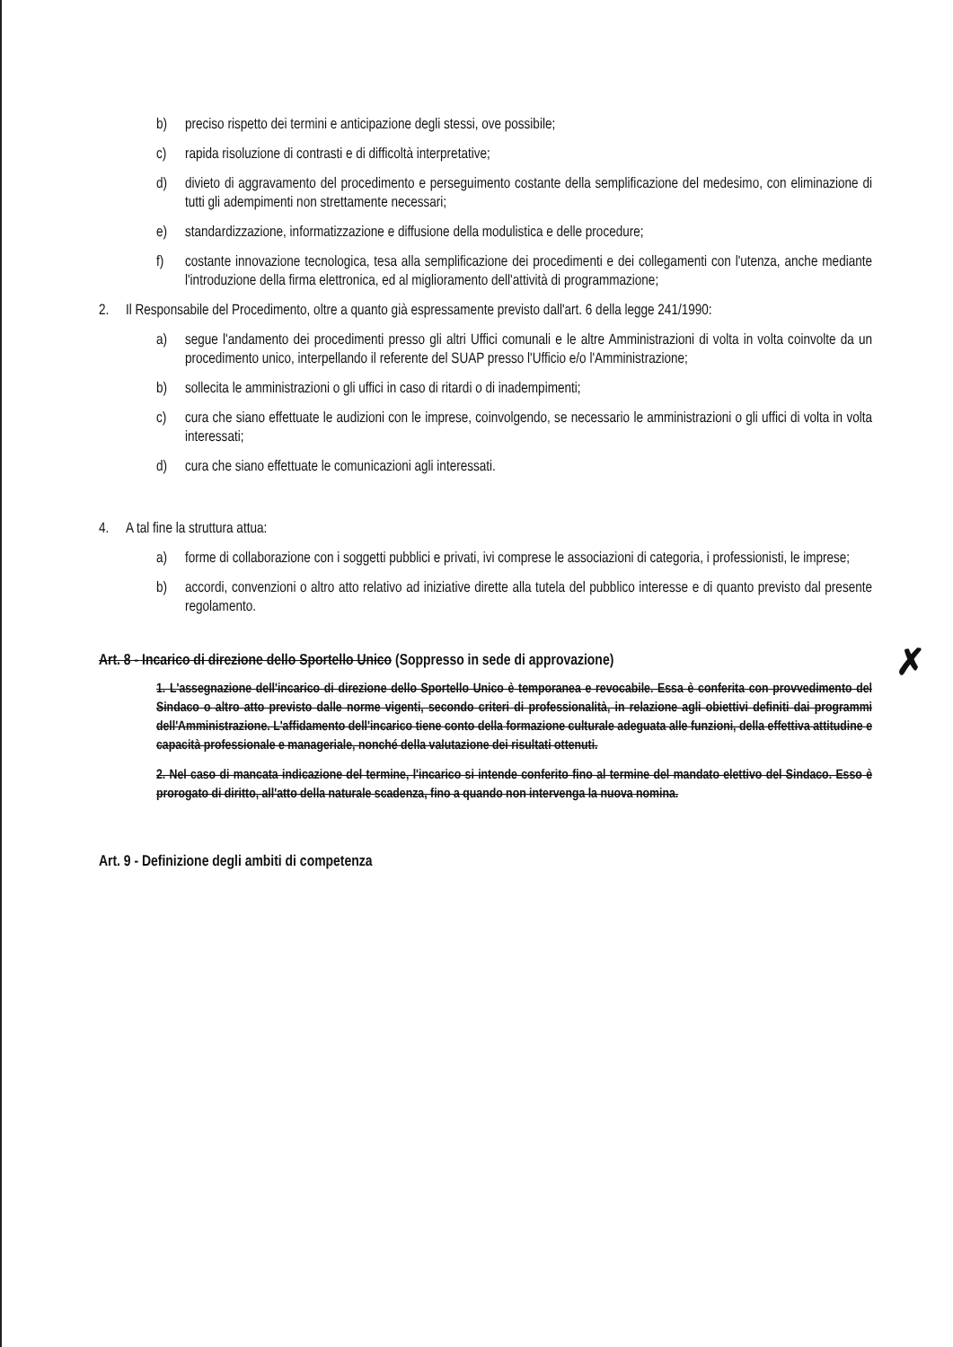b) preciso rispetto dei termini e anticipazione degli stessi, ove possibile;
c) rapida risoluzione di contrasti e di difficoltà interpretative;
d) divieto di aggravamento del procedimento e perseguimento costante della semplificazione del medesimo, con eliminazione di tutti gli adempimenti non strettamente necessari;
e) standardizzazione, informatizzazione e diffusione della modulistica e delle procedure;
f) costante innovazione tecnologica, tesa alla semplificazione dei procedimenti e dei collegamenti con l'utenza, anche mediante l'introduzione della firma elettronica, ed al miglioramento dell'attività di programmazione;
2. Il Responsabile del Procedimento, oltre a quanto già espressamente previsto dall'art. 6 della legge 241/1990:
a) segue l'andamento dei procedimenti presso gli altri Uffici comunali e le altre Amministrazioni di volta in volta coinvolte da un procedimento unico, interpellando il referente del SUAP presso l'Ufficio e/o l'Amministrazione;
b) sollecita le amministrazioni o gli uffici in caso di ritardi o di inadempimenti;
c) cura che siano effettuate le audizioni con le imprese, coinvolgendo, se necessario le amministrazioni o gli uffici di volta in volta interessati;
d) cura che siano effettuate le comunicazioni agli interessati.
4. A tal fine la struttura attua:
a) forme di collaborazione con i soggetti pubblici e privati, ivi comprese le associazioni di categoria, i professionisti, le imprese;
b) accordi, convenzioni o altro atto relativo ad iniziative dirette alla tutela del pubblico interesse e di quanto previsto dal presente regolamento.
✗ Art. 8 - Incarico di direzione dello Sportello Unico (Soppresso in sede di approvazione)
1. L'assegnazione dell'incarico di direzione dello Sportello Unico è temporanea e revocabile. Essa è conferita con provvedimento del Sindaco o altro atto previsto dalle norme vigenti, secondo criteri di professionalità, in relazione agli obiettivi definiti dai programmi dell'Amministrazione. L'affidamento dell'incarico tiene conto della formazione culturale adeguata alle funzioni, della effettiva attitudine e capacità professionale e manageriale, nonché della valutazione dei risultati ottenuti.
2. Nel caso di mancata indicazione del termine, l'incarico si intende conferito fino al termine del mandato elettivo del Sindaco. Esso è prorogato di diritto, all'atto della naturale scadenza, fino a quando non intervenga la nuova nomina.
Art. 9 - Definizione degli ambiti di competenza